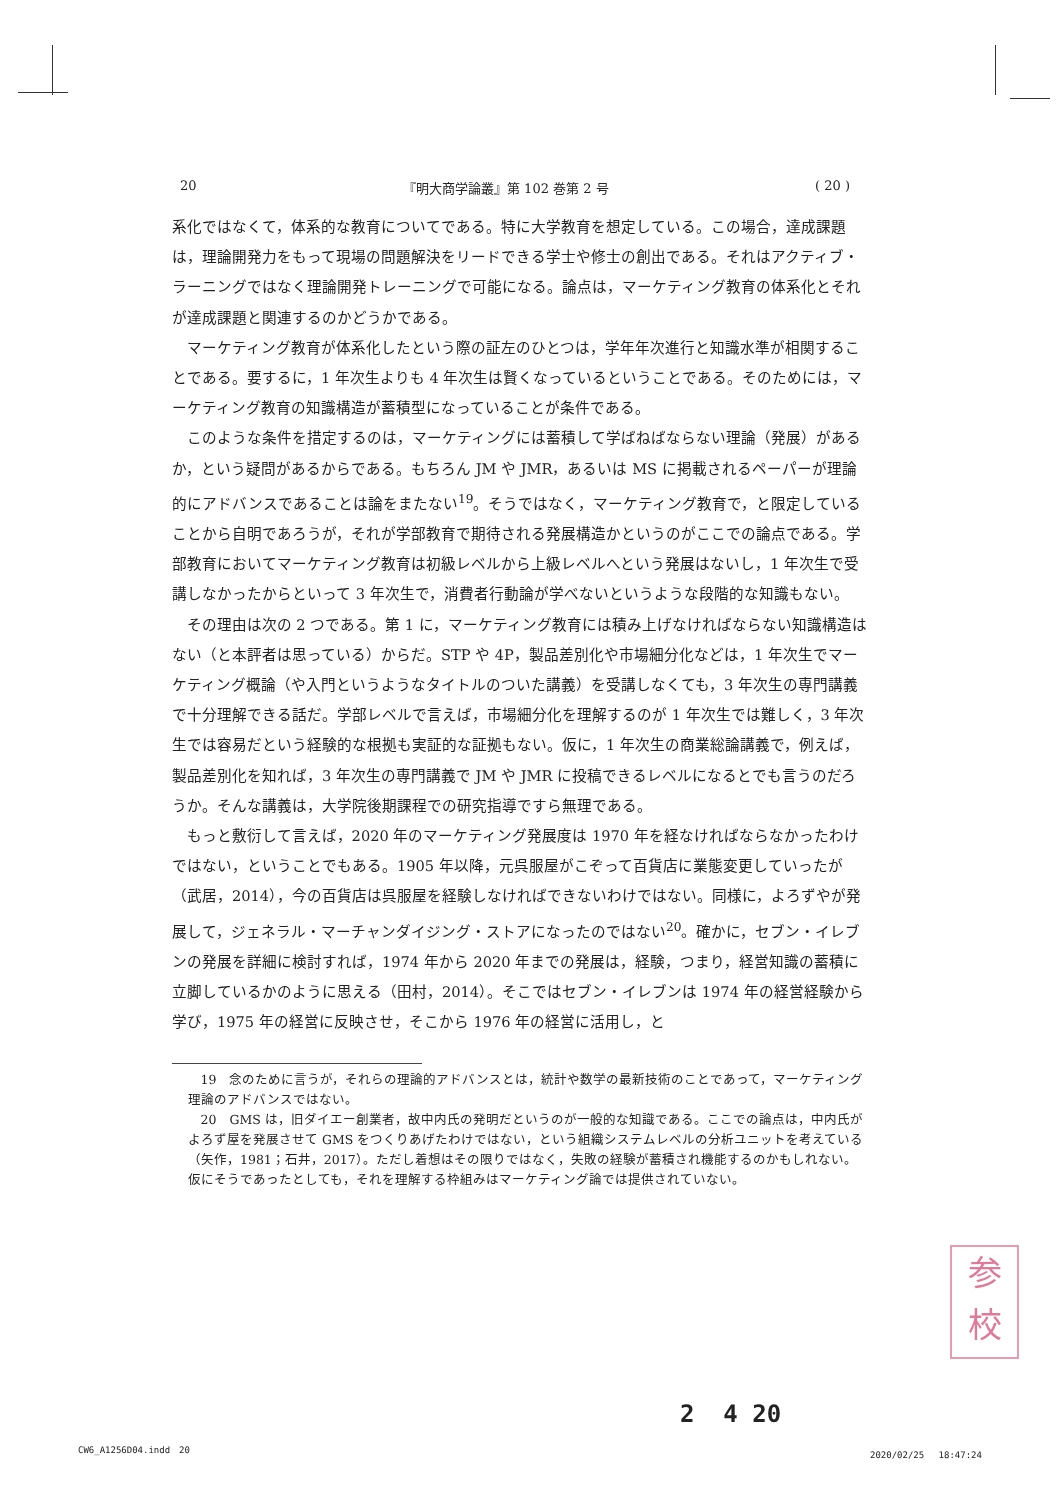20 『明大商学論叢』第 102 巻第 2 号 ( 20 )
系化ではなくて，体系的な教育についてである。特に大学教育を想定している。この場合，達成課題は，理論開発力をもって現場の問題解決をリードできる学士や修士の創出である。それはアクティブ・ラーニングではなく理論開発トレーニングで可能になる。論点は，マーケティング教育の体系化とそれが達成課題と関連するのかどうかである。
マーケティング教育が体系化したという際の証左のひとつは，学年年次進行と知識水準が相関することである。要するに，1 年次生よりも 4 年次生は賢くなっているということである。そのためには，マーケティング教育の知識構造が蓄積型になっていることが条件である。
このような条件を措定するのは，マーケティングには蓄積して学ばねばならない理論（発展）があるか，という疑問があるからである。もちろん JM や JMR，あるいは MS に掲載されるペーパーが理論的にアドバンスであることは論をまたない<sup>19</sup>。そうではなく，マーケティング教育で，と限定していることから自明であろうが，それが学部教育で期待される発展構造かというのがここでの論点である。学部教育においてマーケティング教育は初級レベルから上級レベルへという発展はないし，1 年次生で受講しなかったからといって 3 年次生で，消費者行動論が学べないというような段階的な知識もない。
その理由は次の 2 つである。第 1 に，マーケティング教育には積み上げなければならない知識構造はない（と本評者は思っている）からだ。STP や 4P，製品差別化や市場細分化などは，1 年次生でマーケティング概論（や入門というようなタイトルのついた講義）を受講しなくても，3 年次生の専門講義で十分理解できる話だ。学部レベルで言えば，市場細分化を理解するのが 1 年次生では難しく，3 年次生では容易だという経験的な根拠も実証的な証拠もない。仮に，1 年次生の商業総論講義で，例えば，製品差別化を知れば，3 年次生の専門講義で JM や JMR に投稿できるレベルになるとでも言うのだろうか。そんな講義は，大学院後期課程での研究指導ですら無理である。
もっと敷衍して言えば，2020 年のマーケティング発展度は 1970 年を経なければならなかったわけではない，ということでもある。1905 年以降，元呉服屋がこぞって百貨店に業態変更していったが（武居，2014），今の百貨店は呉服屋を経験しなければできないわけではない。同様に，よろずやが発展して，ジェネラル・マーチャンダイジング・ストアになったのではない<sup>20</sup>。確かに，セブン・イレブンの発展を詳細に検討すれば，1974 年から 2020 年までの発展は，経験，つまり，経営知識の蓄積に立脚しているかのように思える（田村，2014）。そこではセブン・イレブンは 1974 年の経営経験から学び，1975 年の経営に反映させ，そこから 1976 年の経営に活用し，と
19　念のために言うが，それらの理論的アドバンスとは，統計や数学の最新技術のことであって，マーケティング理論のアドバンスではない。
20　GMS は，旧ダイエー創業者，故中内氏の発明だというのが一般的な知識である。ここでの論点は，中内氏がよろず屋を発展させて GMS をつくりあげたわけではない，という組織システムレベルの分析ユニットを考えている（矢作，1981；石井，2017）。ただし着想はその限りではなく，失敗の経験が蓄積され機能するのかもしれない。仮にそうであったとしても，それを理解する枠組みはマーケティング論では提供されていない。
参
校
2 4 20
CW6_A1256D04.indd　20 2020/02/25　 18:47:24